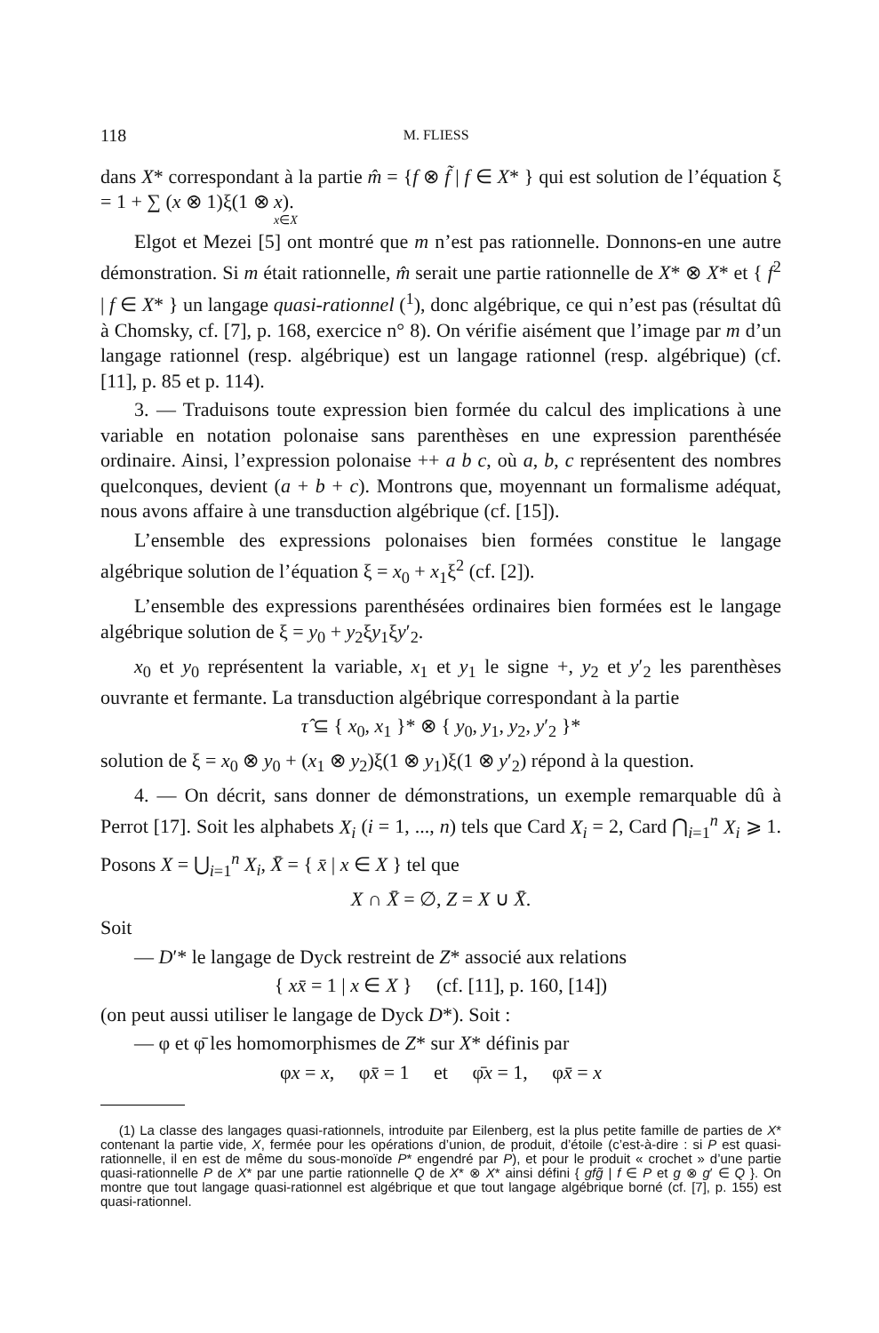118 M. FLIESS
dans X* correspondant à la partie m̂ = {f ⊗ f̃ | f ∈ X* } qui est solution de l’équation ξ = 1 + ∑ (x ⊗ 1)ξ(1 ⊗ x).
x∈X
Elgot et Mezei [5] ont montré que m n’est pas rationnelle. Donnons-en une autre démonstration. Si m était rationnelle, m̂ serait une partie rationnelle de X* ⊗ X* et { f<sup>2</sup> | f ∈ X* } un langage quasi-rationnel (<sup>1</sup>), donc algébrique, ce qui n’est pas (résultat dû à Chomsky, cf. [7], p. 168, exercice n° 8). On vérifie aisément que l’image par m d’un langage rationnel (resp. algébrique) est un langage rationnel (resp. algébrique) (cf. [11], p. 85 et p. 114).
3. — Traduisons toute expression bien formée du calcul des implications à une variable en notation polonaise sans parenthèses en une expression parenthésée ordinaire. Ainsi, l’expression polonaise ++ a b c, où a, b, c représentent des nombres quelconques, devient (a + b + c). Montrons que, moyennant un formalisme adéquat, nous avons affaire à une transduction algébrique (cf. [15]).
L’ensemble des expressions polonaises bien formées constitue le langage algébrique solution de l’équation ξ = x<sub>0</sub> + x<sub>1</sub>ξ<sup>2</sup> (cf. [2]).
L’ensemble des expressions parenthésées ordinaires bien formées est le langage algébrique solution de ξ = y<sub>0</sub> + y<sub>2</sub>ξy<sub>1</sub>ξy′<sub>2</sub>.
x<sub>0</sub> et y<sub>0</sub> représentent la variable, x<sub>1</sub> et y<sub>1</sub> le signe +, y<sub>2</sub> et y′<sub>2</sub> les parenthèses ouvrante et fermante. La transduction algébrique correspondant à la partie
τ̂ ⊆ { x<sub>0</sub>, x<sub>1</sub> }* ⊗ { y<sub>0</sub>, y<sub>1</sub>, y<sub>2</sub>, y′<sub>2</sub> }*
solution de ξ = x<sub>0</sub> ⊗ y<sub>0</sub> + (x<sub>1</sub> ⊗ y<sub>2</sub>)ξ(1 ⊗ y<sub>1</sub>)ξ(1 ⊗ y′<sub>2</sub>) répond à la question.
4. — On décrit, sans donner de démonstrations, un exemple remarquable dû à Perrot [17]. Soit les alphabets X<sub>i</sub> (i = 1, ..., n) tels que Card X<sub>i</sub> = 2, Card ⋂<sub>i=1</sub><sup>n</sup> X<sub>i</sub> ⩾ 1. Posons X = ⋃<sub>i=1</sub><sup>n</sup> X<sub>i</sub>, X̄ = { x̄ | x ∈ X } tel que
X ∩ X̄ = ∅, Z = X ∪ X̄.
Soit
— D′* le langage de Dyck restreint de Z* associé aux relations
{ xx̄ = 1 | x ∈ X } (cf. [11], p. 160, [14])
(on peut aussi utiliser le langage de Dyck D*). Soit :
— φ et φ̄ les homomorphismes de Z* sur X* définis par
φx = x, φx̄ = 1 et φ̄x = 1, φx̄ = x
(1) La classe des langages quasi-rationnels, introduite par Eilenberg, est la plus petite famille de parties de X* contenant la partie vide, X, fermée pour les opérations d’union, de produit, d’étoile (c’est-à-dire : si P est quasi-rationnelle, il en est de même du sous-monoïde P* engendré par P), et pour le produit « crochet » d’une partie quasi-rationnelle P de X* par une partie rationnelle Q de X* ⊗ X* ainsi défini { gfg̃ | f ∈ P et g ⊗ g′ ∈ Q }. On montre que tout langage quasi-rationnel est algébrique et que tout langage algébrique borné (cf. [7], p. 155) est quasi-rationnel.